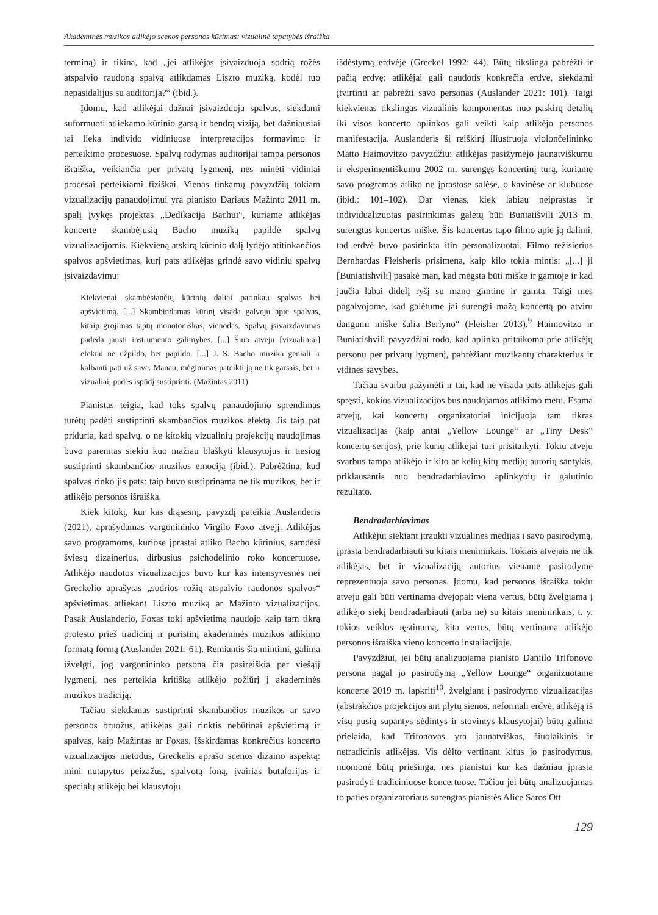Akademinės muzikos atlikėjo scenos personos kūrimas: vizualinė tapatybės išraiška
terminą) ir tikina, kad „jei atlikėjas įsivaizduoja sodrią rožės atspalvio raudoną spalvą atlikdamas Liszto muziką, kodėl tuo nepasidalijus su auditorija?“ (ibid.).
Įdomu, kad atlikėjai dažnai įsivaizduoja spalvas, siekdami suformuoti atliekamo kūrinio garsą ir bendrą viziją, bet dažniausiai tai lieka individo vidiniuose interpretacijos formavimo ir perteikimo procesuose. Spalvų rodymas auditorijai tampa personos išraiška, veikiančia per privatų lygmenį, nes minėti vidiniai procesai perteikiami fiziškai. Vienas tinkamų pavyzdžių tokiam vizualizacijų panaudojimui yra pianisto Dariaus Mažinto 2011 m. spalį įvykęs projektas „Dedikacija Bachui“, kuriame atlikėjas koncerte skambėjusią Bacho muziką papildė spalvų vizualizacijomis. Kiekvieną atskirą kūrinio dalį lydėjo atitinkančios spalvos apšvietimas, kurį pats atlikėjas grindė savo vidiniu spalvų įsivaizdavimu:
Kiekvienai skambėsiančių kūrinių daliai parinkau spalvas bei apšvietimą. [...] Skambindamas kūrinį visada galvoju apie spalvas, kitaip grojimas taptų monotoniškas, vienodas. Spalvų įsivaizdavimas padeda jausti instrumento galimybes. [...] Šiuo atveju [vizualiniai] efektai ne užpildo, bet papildo. [...] J. S. Bacho muzika geniali ir kalbanti pati už save. Manau, mėginimas pateikti ją ne tik garsais, bet ir vizualiai, padės įspūdį sustiprinti. (Mažintas 2011)
Pianistas teigia, kad toks spalvų panaudojimo sprendimas turėtų padėti sustiprinti skambančios muzikos efektą. Jis taip pat priduria, kad spalvų, o ne kitokių vizualinių projekcijų naudojimas buvo paremtas siekiu kuo mažiau blaškyti klausytojus ir tiesiog sustiprinti skambančios muzikos emociją (ibid.). Pabrėžtina, kad spalvas rinko jis pats: taip buvo sustiprinama ne tik muzikos, bet ir atlikėjo personos išraiška.
Kiek kitokį, kur kas drąsesnį, pavyzdį pateikia Auslanderis (2021), aprašydamas vargonininko Virgilo Foxo atvejį. Atlikėjas savo programoms, kuriose įprastai atliko Bacho kūrinius, samdėsi šviesų dizainerius, dirbusius psichodelinio roko koncertuose. Atlikėjo naudotos vizualizacijos buvo kur kas intensyvesnės nei Greckelio aprašytas „sodrios rožių atspalvio raudonos spalvos“ apšvietimas atliekant Liszto muziką ar Mažinto vizualizacijos. Pasak Auslanderio, Foxas tokį apšvietimą naudojo kaip tam tikrą protesto prieš tradicinį ir puristinį akademinės muzikos atlikimo formatą formą (Auslander 2021: 61). Remiantis šia mintimi, galima įžvelgti, jog vargonininko persona čia pasireiškia per viešąjį lygmenį, nes perteikia kritišką atlikėjo požiūrį į akademinės muzikos tradiciją.
Tačiau siekdamas sustiprinti skambančios muzikos ar savo personos bruožus, atlikėjas gali rinktis nebūtinai apšvietimą ir spalvas, kaip Mažintas ar Foxas. Išskirdamas konkrečius koncerto vizualizacijos metodus, Greckelis aprašo scenos dizaino aspektą: mini nutapytus peizažus, spalvotą foną, įvairias butaforijas ir specialų atlikėjų bei klausytojų
išdėstymą erdvėje (Greckel 1992: 44). Būtų tikslinga pabrėžti ir pačią erdvę: atlikėjai gali naudotis konkrečia erdve, siekdami įtvirtinti ar pabrėžti savo personas (Auslander 2021: 101). Taigi kiekvienas tikslingas vizualinis komponentas nuo paskirų detalių iki visos koncerto aplinkos gali veikti kaip atlikėjo personos manifestacija. Auslanderis šį reiškinį iliustruoja violončelininko Matto Haimovitzo pavyzdžiu: atlikėjas pasižymėjo jaunatviškumu ir eksperimentiškumu 2002 m. surengęs koncertinį turą, kuriame savo programas atliko ne įprastose salėse, o kavinėse ar klubuose (ibid.: 101–102). Dar vienas, kiek labiau neįprastas ir individualizuotas pasirinkimas galėtų būti Buniatišvili 2013 m. surengtas koncertas miške. Šis koncertas tapo filmo apie ją dalimi, tad erdvė buvo pasirinkta itin personalizuotai. Filmo režisierius Bernhardas Fleisheris prisimena, kaip kilo tokia mintis: „[...] ji [Buniatishvili] pasakė man, kad mėgsta būti miške ir gamtoje ir kad jaučia labai didelį ryšį su mano gimtine ir gamta. Taigi mes pagalvojome, kad galėtume jai surengti mažą koncertą po atviru dangumi miške šalia Berlyno“ (Fleisher 2013).<sup>9</sup> Haimovitzo ir Buniatishvili pavyzdžiai rodo, kad aplinka pritaikoma prie atlikėjų personų per privatų lygmenį, pabrėžiant muzikantų charakterius ir vidines savybes.
Tačiau svarbu pažymėti ir tai, kad ne visada pats atlikėjas gali spręsti, kokios vizualizacijos bus naudojamos atlikimo metu. Esama atvejų, kai koncertų organizatoriai inicijuoja tam tikras vizualizacijas (kaip antai „Yellow Lounge“ ar „Tiny Desk“ koncertų serijos), prie kurių atlikėjai turi prisitaikyti. Tokiu atveju svarbus tampa atlikėjo ir kito ar kelių kitų medijų autorių santykis, priklausantis nuo bendradarbiavimo aplinkybių ir galutinio rezultato.
Bendradarbiavimas
Atlikėjui siekiant įtraukti vizualines medijas į savo pasirodymą, įprasta bendradarbiauti su kitais menininkais. Tokiais atvejais ne tik atlikėjas, bet ir vizualizacijų autorius viename pasirodyme reprezentuoja savo personas. Įdomu, kad personos išraiška tokiu atveju gali būti vertinama dvejopai: viena vertus, būtų žvelgiama į atlikėjo siekį bendradarbiauti (arba ne) su kitais menininkais, t. y. tokios veiklos tęstinumą, kita vertus, būtų vertinama atlikėjo personos išraiška vieno koncerto instaliacijoje.
Pavyzdžiui, jei būtų analizuojama pianisto Daniilo Trifonovo persona pagal jo pasirodymą „Yellow Lounge“ organizuotame koncerte 2019 m. lapkritį<sup>10</sup>, žvelgiant į pasirodymo vizualizacijas (abstrakčios projekcijos ant plytų sienos, neformali erdvė, atlikėją iš visų pusių supantys sėdintys ir stovintys klausytojai) būtų galima prielaida, kad Trifonovas yra jaunatviškas, šiuolaikinis ir netradicinis atlikėjas. Vis dėlto vertinant kitus jo pasirodymus, nuomonė būtų priešinga, nes pianistui kur kas dažniau įprasta pasirodyti tradiciniuose koncertuose. Tačiau jei būtų analizuojamas to paties organizatoriaus surengtas pianistės Alice Saros Ott
129